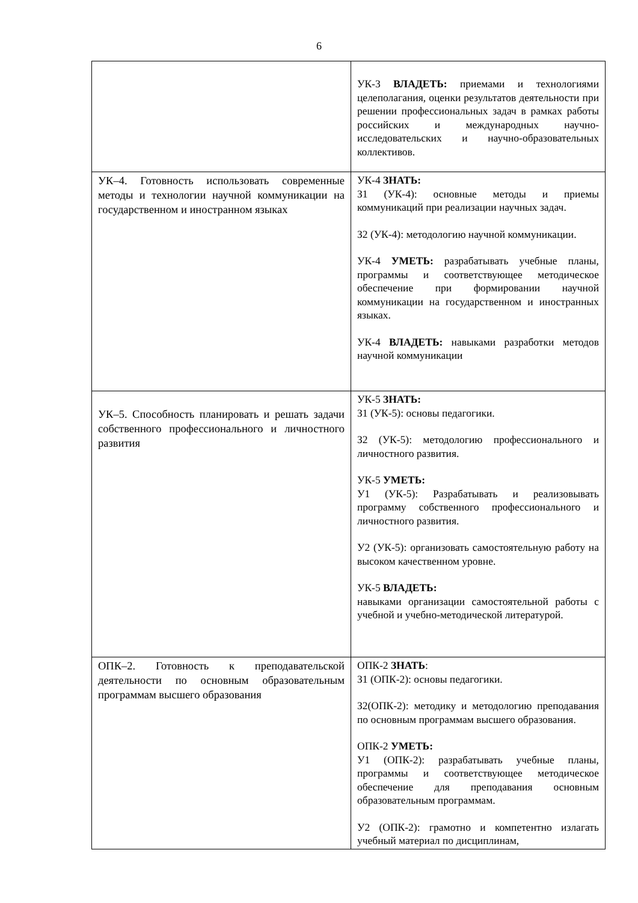6
| | УК-3 ВЛАДЕТЬ: приемами и технологиями целеполагания, оценки результатов деятельности при решении профессиональных задач в рамках работы российских и международных научно-исследовательских и научно-образовательных коллективов. |
| УК–4. Готовность использовать современные методы и технологии научной коммуникации на государственном и иностранном языках | УК-4 ЗНАТЬ: З1 (УК-4): основные методы и приемы коммуникаций при реализации научных задач. З2 (УК-4): методологию научной коммуникации. УК-4 УМЕТЬ: разрабатывать учебные планы, программы и соответствующее методическое обеспечение при формировании научной коммуникации на государственном и иностранных языках. УК-4 ВЛАДЕТЬ: навыками разработки методов научной коммуникации |
| УК–5. Способность планировать и решать задачи собственного профессионального и личностного развития | УК-5 ЗНАТЬ: З1 (УК-5): основы педагогики. З2 (УК-5): методологию профессионального и личностного развития. УК-5 УМЕТЬ: У1 (УК-5): Разрабатывать и реализовывать программу собственного профессионального и личностного развития. У2 (УК-5): организовать самостоятельную работу на высоком качественном уровне. УК-5 ВЛАДЕТЬ: навыками организации самостоятельной работы с учебной и учебно-методической литературой. |
| ОПК–2. Готовность к преподавательской деятельности по основным образовательным программам высшего образования | ОПК-2 ЗНАТЬ : З1 (ОПК-2): основы педагогики. З2(ОПК-2): методику и методологию преподавания по основным программам высшего образования. ОПК-2 УМЕТЬ: У1 (ОПК-2): разрабатывать учебные планы, программы и соответствующее методическое обеспечение для преподавания основным образовательным программам. У2 (ОПК-2): грамотно и компетентно излагать учебный материал по дисциплинам, |